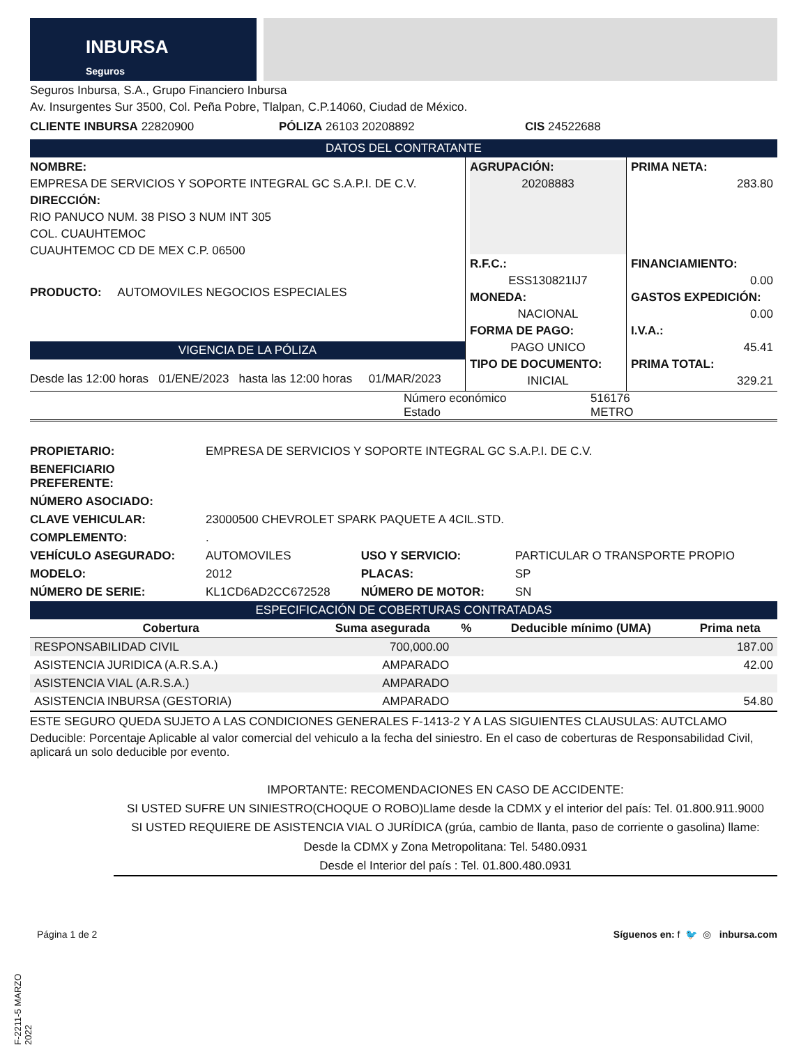INBURSA
Seguros
Seguros Inbursa, S.A., Grupo Financiero Inbursa
Av. Insurgentes Sur 3500, Col. Peña Pobre, Tlalpan, C.P.14060, Ciudad de México.
CLIENTE INBURSA 22820900 PÓLIZA 26103 20208892 CIS 24522688
DATOS DEL CONTRATANTE
NOMBRE:
EMPRESA DE SERVICIOS Y SOPORTE INTEGRAL GC S.A.P.I. DE C.V.
DIRECCIÓN:
RIO PANUCO NUM. 38 PISO 3 NUM INT 305
COL. CUAUHTEMOC
CUAUHTEMOC CD DE MEX C.P. 06500
PRODUCTO: AUTOMOVILES NEGOCIOS ESPECIALES
VIGENCIA DE LA PÓLIZA
Desde las 12:00 horas 01/ENE/2023 hasta las 12:00 horas 01/MAR/2023
AGRUPACIÓN:
20208883
R.F.C.:
ESS130821IJ7
MONEDA:
NACIONAL
FORMA DE PAGO:
PAGO UNICO
TIPO DE DOCUMENTO:
INICIAL
PRIMA NETA:
283.80
FINANCIAMIENTO:
0.00
GASTOS EXPEDICIÓN:
0.00
I.V.A.:
45.41
PRIMA TOTAL:
329.21
Número económico 516176
Estado METRO
| PROPIETARIO: | EMPRESA DE SERVICIOS Y SOPORTE INTEGRAL GC S.A.P.I. DE C.V. | | |
| BENEFICIARIO PREFERENTE: | | | |
| NÚMERO ASOCIADO: | | | |
| CLAVE VEHICULAR: | 23000500 CHEVROLET SPARK PAQUETE A 4CIL.STD. | | |
| COMPLEMENTO: | . | | |
| VEHÍCULO ASEGURADO: | AUTOMOVILES | USO Y SERVICIO: | PARTICULAR O TRANSPORTE PROPIO |
| MODELO: | 2012 | PLACAS: | SP |
| NÚMERO DE SERIE: | KL1CD6AD2CC672528 | NÚMERO DE MOTOR: | SN |
ESPECIFICACIÓN DE COBERTURAS CONTRATADAS
| Cobertura | Suma asegurada | % | Deducible mínimo (UMA) | Prima neta |
| --- | --- | --- | --- | --- |
| RESPONSABILIDAD CIVIL | 700,000.00 | | | 187.00 |
| ASISTENCIA JURIDICA (A.R.S.A.) | AMPARADO | | | 42.00 |
| ASISTENCIA VIAL (A.R.S.A.) | AMPARADO | | | |
| ASISTENCIA INBURSA (GESTORIA) | AMPARADO | | | 54.80 |
ESTE SEGURO QUEDA SUJETO A LAS CONDICIONES GENERALES F-1413-2 Y A LAS SIGUIENTES CLAUSULAS: AUTCLAMO
Deducible: Porcentaje Aplicable al valor comercial del vehiculo a la fecha del siniestro. En el caso de coberturas de Responsabilidad Civil, aplicará un solo deducible por evento.
IMPORTANTE: RECOMENDACIONES EN CASO DE ACCIDENTE:
SI USTED SUFRE UN SINIESTRO(CHOQUE O ROBO)Llame desde la CDMX y el interior del país: Tel. 01.800.911.9000
SI USTED REQUIERE DE ASISTENCIA VIAL O JURÍDICA (grúa, cambio de llanta, paso de corriente o gasolina) llame:
Desde la CDMX y Zona Metropolitana: Tel. 5480.0931
Desde el Interior del país : Tel. 01.800.480.0931
Página 1 de 2 Síguenos en: f 🐦 ◎ inbursa.com
F-2211-5 MARZO 2022